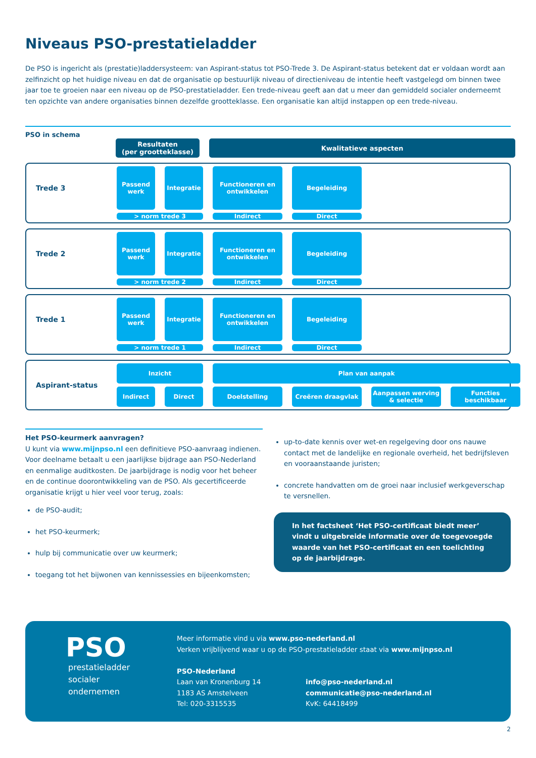Niveaus PSO-prestatieladder
De PSO is ingericht als (prestatie)laddersysteem: van Aspirant-status tot PSO-Trede 3. De Aspirant-status betekent dat er voldaan wordt aan zelfinzicht op het huidige niveau en dat de organisatie op bestuurlijk niveau of directieniveau de intentie heeft vastgelegd om binnen twee jaar toe te groeien naar een niveau op de PSO-prestatieladder. Een trede-niveau geeft aan dat u meer dan gemiddeld socialer onderneemt ten opzichte van andere organisaties binnen dezelfde grootteklasse. Een organisatie kan altijd instappen op een trede-niveau.
PSO in schema
Resultaten
(per grootteklasse)
Kwalitatieve aspecten
Trede 3
> norm trede 3
Passend werk
Integratie
Functioneren en ontwikkelen
Begeleiding
Indirect
Direct
Trede 2
> norm trede 2
Passend werk
Integratie
Functioneren en ontwikkelen
Begeleiding
Indirect
Direct
Trede 1
> norm trede 1
Passend werk
Integratie
Functioneren en ontwikkelen
Begeleiding
Indirect
Direct
Aspirant-status
Inzicht
Plan van aanpak
Indirect
Direct
Doelstelling
Creëren draagvlak
Aanpassen werving & selectie
Functies beschikbaar
Het PSO-keurmerk aanvragen?
U kunt via www.mijnpso.nl een definitieve PSO-aanvraag indienen. Voor deelname betaalt u een jaarlijkse bijdrage aan PSO-Nederland en eenmalige auditkosten. De jaarbijdrage is nodig voor het beheer en de continue doorontwikkeling van de PSO. Als gecertificeerde organisatie krijgt u hier veel voor terug, zoals:
de PSO-audit;
het PSO-keurmerk;
hulp bij communicatie over uw keurmerk;
toegang tot het bijwonen van kennissessies en bijeenkomsten;
up-to-date kennis over wet-en regelgeving door ons nauwe contact met de landelijke en regionale overheid, het bedrijfsleven en vooraanstaande juristen;
concrete handvatten om de groei naar inclusief werkgeverschap te versnellen.
In het factsheet ‘Het PSO-certificaat biedt meer’ vindt u uitgebreide informatie over de toegevoegde waarde van het PSO-certificaat en een toelichting op de jaarbijdrage.
PSO
prestatieladder
socialer
ondernemen
Meer informatie vind u via www.pso-nederland.nl
Verken vrijblijvend waar u op de PSO-prestatieladder staat via www.mijnpso.nl
PSO-Nederland
Laan van Kronenburg 14
1183 AS Amstelveen
Tel: 020-3315535
info@pso-nederland.nl
communicatie@pso-nederland.nl
KvK: 64418499
2